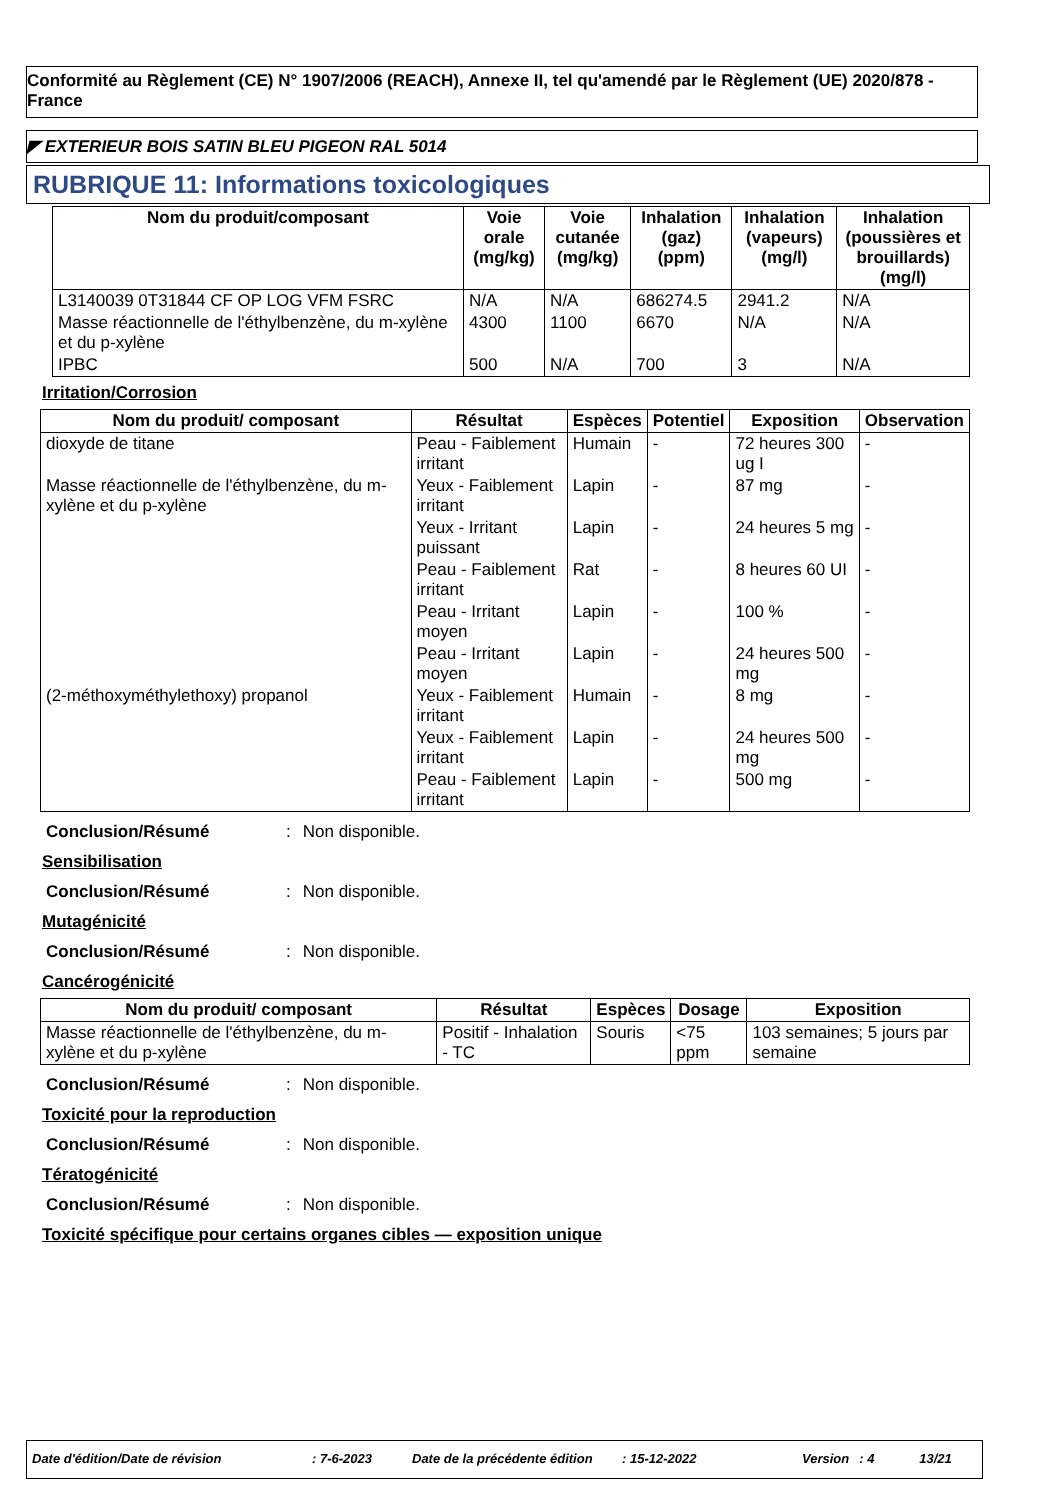Conformité au Règlement (CE) N° 1907/2006 (REACH), Annexe II, tel qu'amendé par le Règlement (UE) 2020/878 - France
◤ EXTERIEUR BOIS SATIN BLEU PIGEON RAL 5014
RUBRIQUE 11: Informations toxicologiques
| Nom du produit/composant | Voie orale (mg/kg) | Voie cutanée (mg/kg) | Inhalation (gaz) (ppm) | Inhalation (vapeurs) (mg/l) | Inhalation (poussières et brouillards) (mg/l) |
| --- | --- | --- | --- | --- | --- |
| L3140039 0T31844 CF OP LOG VFM FSRC | N/A | N/A | 686274.5 | 2941.2 | N/A |
| Masse réactionnelle de l'éthylbenzène, du m-xylène et du p-xylène | 4300 | 1100 | 6670 | N/A | N/A |
| IPBC | 500 | N/A | 700 | 3 | N/A |
Irritation/Corrosion
| Nom du produit/ composant | Résultat | Espèces | Potentiel | Exposition | Observation |
| --- | --- | --- | --- | --- | --- |
| dioxyde de titane | Peau - Faiblement irritant | Humain | - | 72 heures 300 ug I | - |
| Masse réactionnelle de l'éthylbenzène, du m-xylène et du p-xylène | Yeux - Faiblement irritant | Lapin | - | 87 mg | - |
| | Yeux - Irritant puissant | Lapin | - | 24 heures 5 mg | - |
| | Peau - Faiblement irritant | Rat | - | 8 heures 60 UI | - |
| | Peau - Irritant moyen | Lapin | - | 100 % | - |
| | Peau - Irritant moyen | Lapin | - | 24 heures 500 mg | - |
| (2-méthoxyméthylethoxy) propanol | Yeux - Faiblement irritant | Humain | - | 8 mg | - |
| | Yeux - Faiblement irritant | Lapin | - | 24 heures 500 mg | - |
| | Peau - Faiblement irritant | Lapin | - | 500 mg | - |
Conclusion/Résumé: Non disponible.
Sensibilisation
Conclusion/Résumé: Non disponible.
Mutagénicité
Conclusion/Résumé: Non disponible.
Cancérogénicité
| Nom du produit/ composant | Résultat | Espèces | Dosage | Exposition |
| --- | --- | --- | --- | --- |
| Masse réactionnelle de l'éthylbenzène, du m-xylène et du p-xylène | Positif - Inhalation - TC | Souris | <75 ppm | 103 semaines; 5 jours par semaine |
Conclusion/Résumé: Non disponible.
Toxicité pour la reproduction
Conclusion/Résumé: Non disponible.
Tératogénicité
Conclusion/Résumé: Non disponible.
Toxicité spécifique pour certains organes cibles — exposition unique
Date d'édition/Date de révision: 7-6-2023 Date de la précédente édition: 15-12-2022 Version: 4 13/21